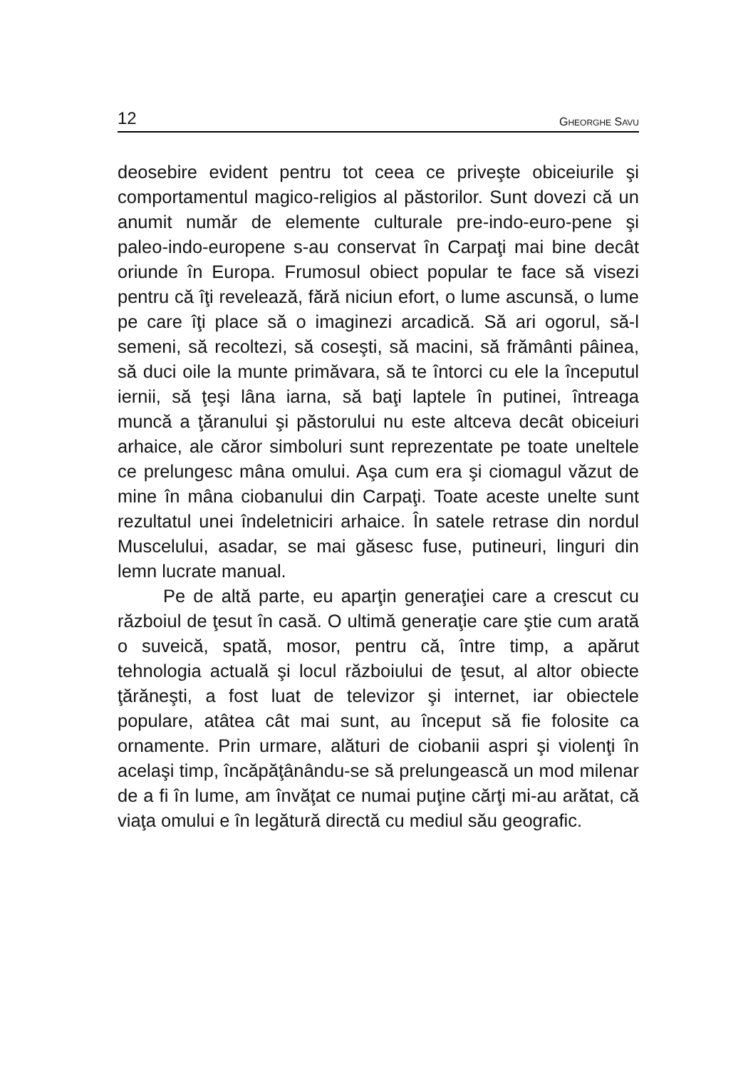12
GHEORGHE SAVU
deosebire evident pentru tot ceea ce priveşte obiceiurile şi comportamentul magico-religios al păstorilor. Sunt dovezi că un anumit număr de elemente culturale pre-indo-euro-pene şi paleo-indo-europene s-au conservat în Carpaţi mai bine decât oriunde în Europa. Frumosul obiect popular te face să visezi pentru că îţi revelează, fără niciun efort, o lume ascunsă, o lume pe care îţi place să o imaginezi arcadică. Să ari ogorul, să-l semeni, să recoltezi, să coseşti, să macini, să frământi pâinea, să duci oile la munte primăvara, să te întorci cu ele la începutul iernii, să ţeşi lâna iarna, să baţi laptele în putinei, întreaga muncă a ţăranului şi păstorului nu este altceva decât obiceiuri arhaice, ale căror simboluri sunt reprezentate pe toate uneltele ce prelungesc mâna omului. Aşa cum era şi ciomagul văzut de mine în mâna ciobanului din Carpaţi. Toate aceste unelte sunt rezultatul unei îndeletniciri arhaice. În satele retrase din nordul Muscelului, asadar, se mai găsesc fuse, putineuri, linguri din lemn lucrate manual.
Pe de altă parte, eu aparţin generaţiei care a crescut cu războiul de ţesut în casă. O ultimă generaţie care ştie cum arată o suveică, spată, mosor, pentru că, între timp, a apărut tehnologia actuală şi locul războiului de ţesut, al altor obiecte ţărăneşti, a fost luat de televizor şi internet, iar obiectele populare, atâtea cât mai sunt, au început să fie folosite ca ornamente. Prin urmare, alături de ciobanii aspri şi violenţi în acelaşi timp, încăpăţânându-se să prelungească un mod milenar de a fi în lume, am învăţat ce numai puţine cărţi mi-au arătat, că viaţa omului e în legătură directă cu mediul său geografic.